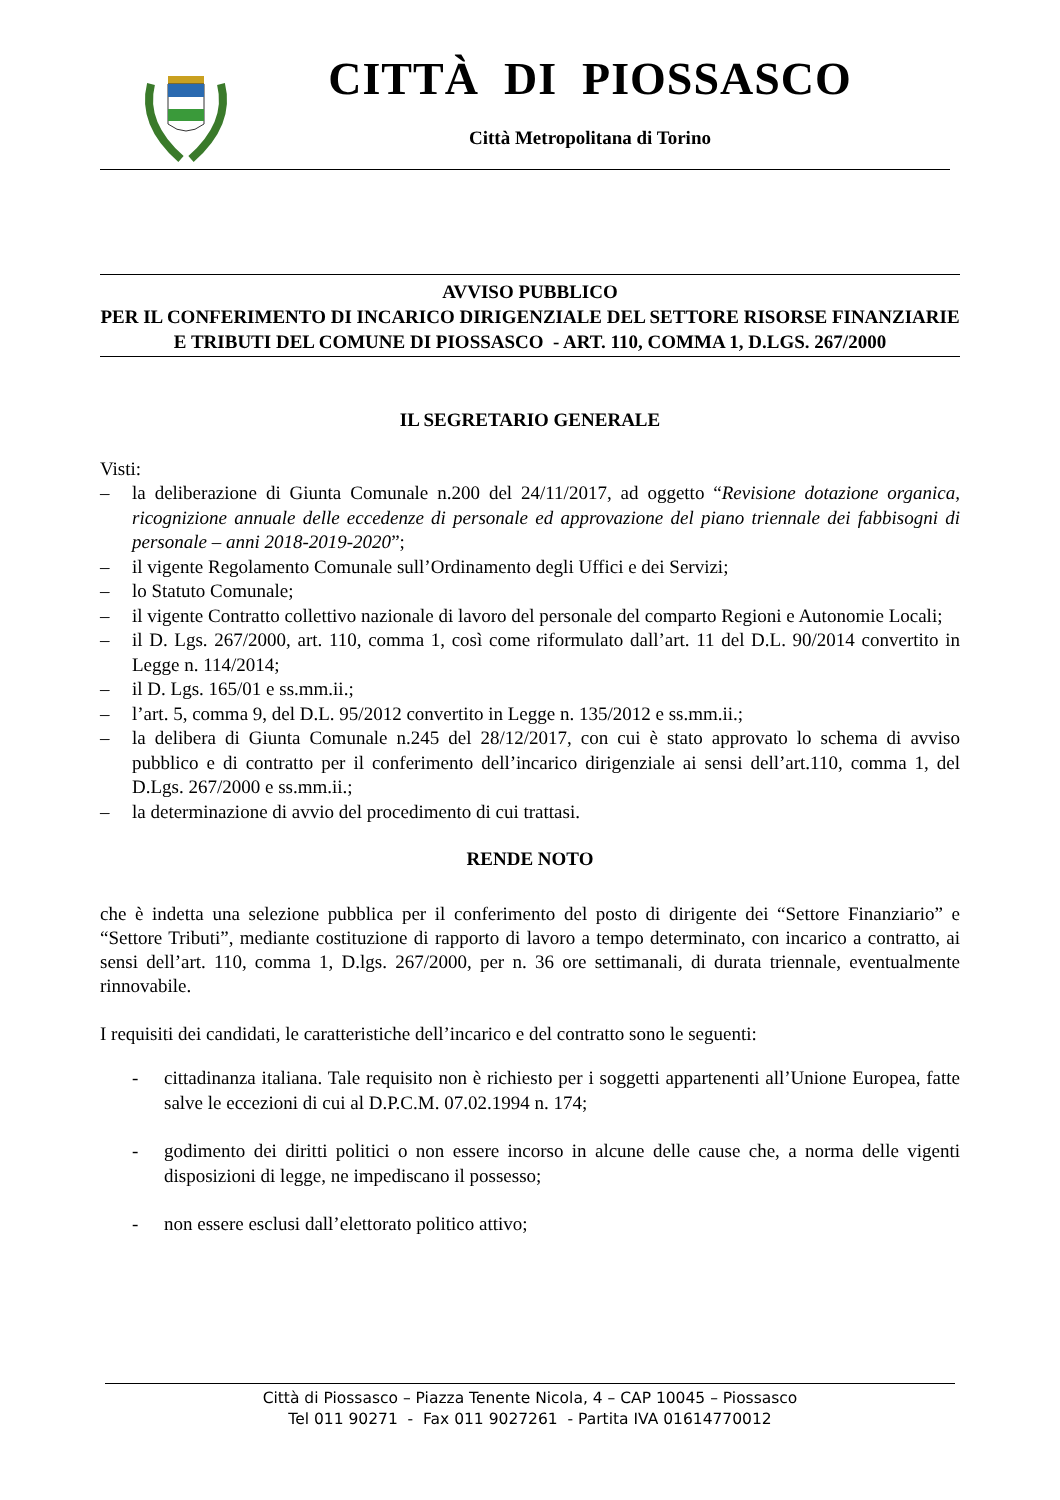CITTÀ DI PIOSSASCO
Città Metropolitana di Torino
AVVISO PUBBLICO
PER IL CONFERIMENTO DI INCARICO DIRIGENZIALE DEL SETTORE RISORSE FINANZIARIE E TRIBUTI DEL COMUNE DI PIOSSASCO - ART. 110, COMMA 1, D.LGS. 267/2000
IL SEGRETARIO GENERALE
Visti:
– la deliberazione di Giunta Comunale n.200 del 24/11/2017, ad oggetto “Revisione dotazione organica, ricognizione annuale delle eccedenze di personale ed approvazione del piano triennale dei fabbisogni di personale – anni 2018-2019-2020”;
– il vigente Regolamento Comunale sull’Ordinamento degli Uffici e dei Servizi;
– lo Statuto Comunale;
– il vigente Contratto collettivo nazionale di lavoro del personale del comparto Regioni e Autonomie Locali;
– il D. Lgs. 267/2000, art. 110, comma 1, così come riformulato dall’art. 11 del D.L. 90/2014 convertito in Legge n. 114/2014;
– il D. Lgs. 165/01 e ss.mm.ii.;
– l’art. 5, comma 9, del D.L. 95/2012 convertito in Legge n. 135/2012 e ss.mm.ii.;
– la delibera di Giunta Comunale n.245 del 28/12/2017, con cui è stato approvato lo schema di avviso pubblico e di contratto per il conferimento dell’incarico dirigenziale ai sensi dell’art.110, comma 1, del D.Lgs. 267/2000 e ss.mm.ii.;
– la determinazione di avvio del procedimento di cui trattasi.
RENDE NOTO
che è indetta una selezione pubblica per il conferimento del posto di dirigente dei “Settore Finanziario” e “Settore Tributi”, mediante costituzione di rapporto di lavoro a tempo determinato, con incarico a contratto, ai sensi dell’art. 110, comma 1, D.lgs. 267/2000, per n. 36 ore settimanali, di durata triennale, eventualmente rinnovabile.
I requisiti dei candidati, le caratteristiche dell’incarico e del contratto sono le seguenti:
- cittadinanza italiana. Tale requisito non è richiesto per i soggetti appartenenti all’Unione Europea, fatte salve le eccezioni di cui al D.P.C.M. 07.02.1994 n. 174;
- godimento dei diritti politici o non essere incorso in alcune delle cause che, a norma delle vigenti disposizioni di legge, ne impediscano il possesso;
- non essere esclusi dall’elettorato politico attivo;
Città di Piossasco – Piazza Tenente Nicola, 4 – CAP 10045 – Piossasco
Tel 011 90271 - Fax 011 9027261 - Partita IVA 01614770012